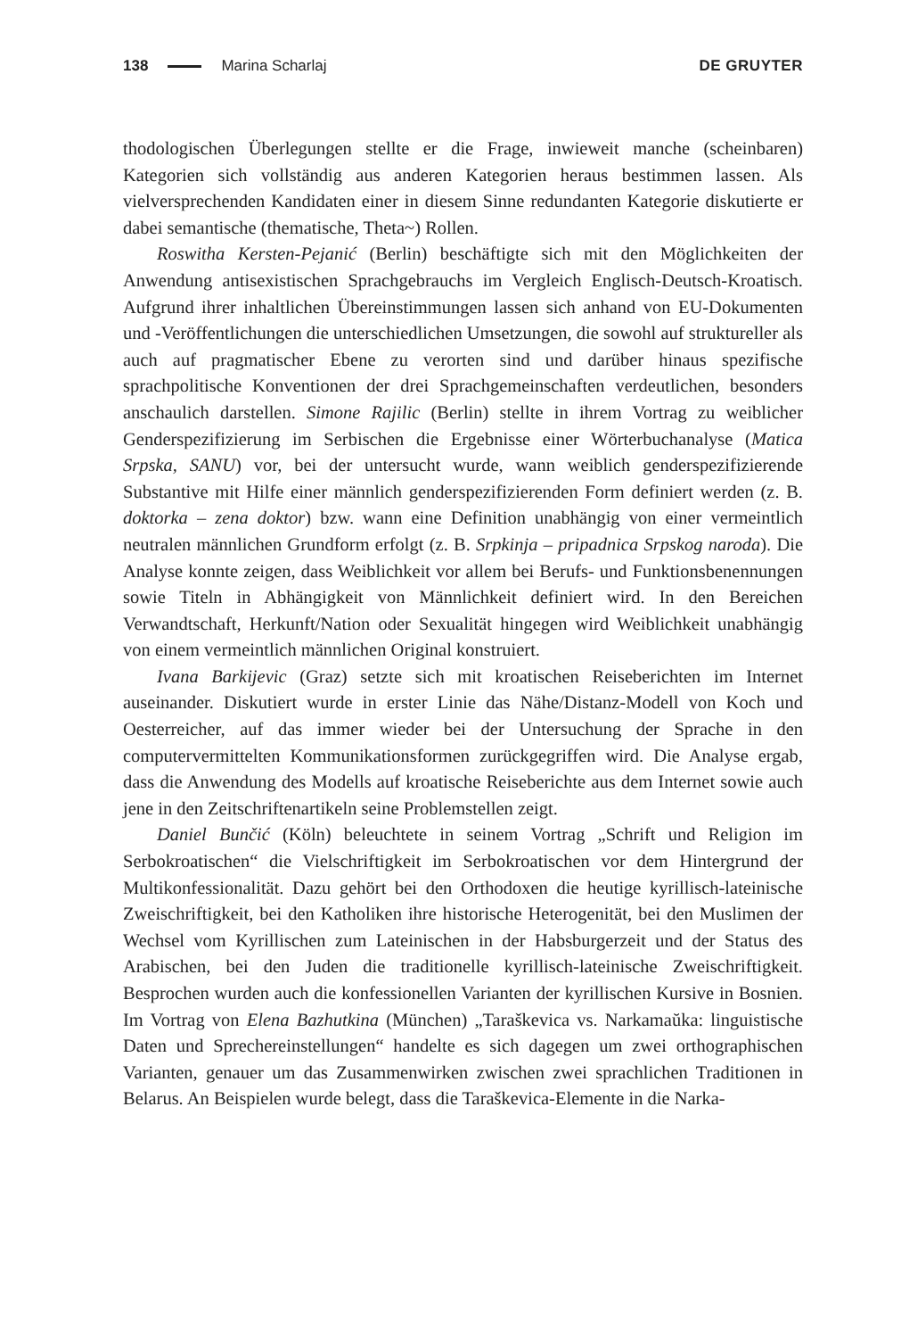138 Marina Scharlaj DE GRUYTER
thodologischen Überlegungen stellte er die Frage, inwieweit manche (scheinbaren) Kategorien sich vollständig aus anderen Kategorien heraus bestimmen lassen. Als vielversprechenden Kandidaten einer in diesem Sinne redundanten Kategorie diskutierte er dabei semantische (thematische, Theta~) Rollen.
Roswitha Kersten-Pejanić (Berlin) beschäftigte sich mit den Möglichkeiten der Anwendung antisexistischen Sprachgebrauchs im Vergleich Englisch-Deutsch-Kroatisch. Aufgrund ihrer inhaltlichen Übereinstimmungen lassen sich anhand von EU-Dokumenten und -Veröffentlichungen die unterschiedlichen Umsetzungen, die sowohl auf struktureller als auch auf pragmatischer Ebene zu verorten sind und darüber hinaus spezifische sprachpolitische Konventionen der drei Sprachgemeinschaften verdeutlichen, besonders anschaulich darstellen. Simone Rajilic (Berlin) stellte in ihrem Vortrag zu weiblicher Genderspezifizierung im Serbischen die Ergebnisse einer Wörterbuchanalyse (Matica Srpska, SANU) vor, bei der untersucht wurde, wann weiblich genderspezifizierende Substantive mit Hilfe einer männlich genderspezifizierenden Form definiert werden (z. B. doktorka – zena doktor) bzw. wann eine Definition unabhängig von einer vermeintlich neutralen männlichen Grundform erfolgt (z. B. Srpkinja – pripadnica Srpskog naroda). Die Analyse konnte zeigen, dass Weiblichkeit vor allem bei Berufs- und Funktionsbenennungen sowie Titeln in Abhängigkeit von Männlichkeit definiert wird. In den Bereichen Verwandtschaft, Herkunft/Nation oder Sexualität hingegen wird Weiblichkeit unabhängig von einem vermeintlich männlichen Original konstruiert.
Ivana Barkijevic (Graz) setzte sich mit kroatischen Reiseberichten im Internet auseinander. Diskutiert wurde in erster Linie das Nähe/Distanz-Modell von Koch und Oesterreicher, auf das immer wieder bei der Untersuchung der Sprache in den computervermittelten Kommunikationsformen zurückgegriffen wird. Die Analyse ergab, dass die Anwendung des Modells auf kroatische Reiseberichte aus dem Internet sowie auch jene in den Zeitschriftenartikeln seine Problemstellen zeigt.
Daniel Bunčić (Köln) beleuchtete in seinem Vortrag „Schrift und Religion im Serbokroatischen“ die Vielschriftigkeit im Serbokroatischen vor dem Hintergrund der Multikonfessionalität. Dazu gehört bei den Orthodoxen die heutige kyrillisch-lateinische Zweischriftigkeit, bei den Katholiken ihre historische Heterogenität, bei den Muslimen der Wechsel vom Kyrillischen zum Lateinischen in der Habsburgerzeit und der Status des Arabischen, bei den Juden die traditionelle kyrillisch-lateinische Zweischriftigkeit. Besprochen wurden auch die konfessionellen Varianten der kyrillischen Kursive in Bosnien. Im Vortrag von Elena Bazhutkina (München) „Taraškevica vs. Narkamaŭka: linguistische Daten und Sprechereinstellungen“ handelte es sich dagegen um zwei orthographischen Varianten, genauer um das Zusammenwirken zwischen zwei sprachlichen Traditionen in Belarus. An Beispielen wurde belegt, dass die Taraškevica-Elemente in die Narka-